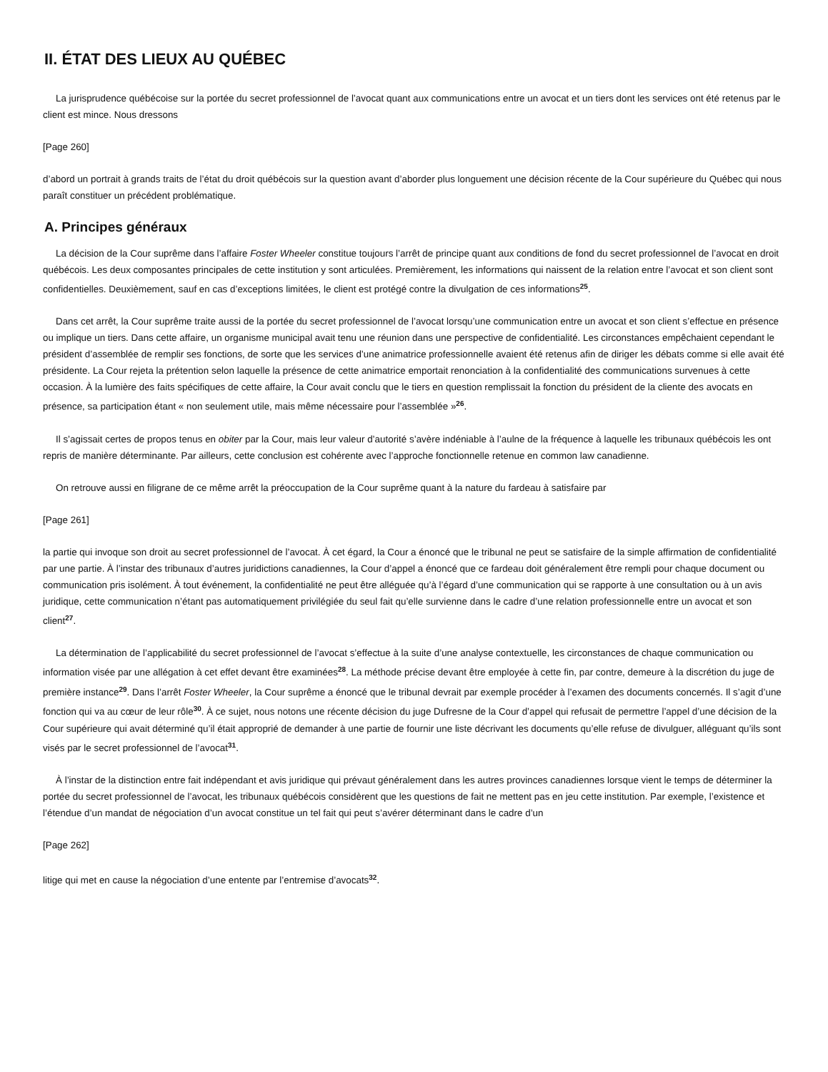II. ÉTAT DES LIEUX AU QUÉBEC
La jurisprudence québécoise sur la portée du secret professionnel de l’avocat quant aux communications entre un avocat et un tiers dont les services ont été retenus par le client est mince. Nous dressons
[Page 260]
d’abord un portrait à grands traits de l’état du droit québécois sur la question avant d’aborder plus longuement une décision récente de la Cour supérieure du Québec qui nous paraît constituer un précédent problématique.
A. Principes généraux
La décision de la Cour suprême dans l’affaire Foster Wheeler constitue toujours l’arrêt de principe quant aux conditions de fond du secret professionnel de l’avocat en droit québécois. Les deux composantes principales de cette institution y sont articulées. Premièrement, les informations qui naissent de la relation entre l’avocat et son client sont confidentielles. Deuxièmement, sauf en cas d’exceptions limitées, le client est protégé contre la divulgation de ces informations<sup>25</sup>.
Dans cet arrêt, la Cour suprême traite aussi de la portée du secret professionnel de l’avocat lorsqu’une communication entre un avocat et son client s’effectue en présence ou implique un tiers. Dans cette affaire, un organisme municipal avait tenu une réunion dans une perspective de confidentialité. Les circonstances empêchaient cependant le président d’assemblée de remplir ses fonctions, de sorte que les services d’une animatrice professionnelle avaient été retenus afin de diriger les débats comme si elle avait été présidente. La Cour rejeta la prétention selon laquelle la présence de cette animatrice emportait renonciation à la confidentialité des communications survenues à cette occasion. À la lumière des faits spécifiques de cette affaire, la Cour avait conclu que le tiers en question remplissait la fonction du président de la cliente des avocats en présence, sa participation étant « non seulement utile, mais même nécessaire pour l’assemblée »<sup>26</sup>.
Il s’agissait certes de propos tenus en obiter par la Cour, mais leur valeur d’autorité s’avère indéniable à l’aulne de la fréquence à laquelle les tribunaux québécois les ont repris de manière déterminante. Par ailleurs, cette conclusion est cohérente avec l’approche fonctionnelle retenue en common law canadienne.
On retrouve aussi en filigrane de ce même arrêt la préoccupation de la Cour suprême quant à la nature du fardeau à satisfaire par
[Page 261]
la partie qui invoque son droit au secret professionnel de l’avocat. À cet égard, la Cour a énoncé que le tribunal ne peut se satisfaire de la simple affirmation de confidentialité par une partie. À l’instar des tribunaux d’autres juridictions canadiennes, la Cour d’appel a énoncé que ce fardeau doit généralement être rempli pour chaque document ou communication pris isolément. À tout événement, la confidentialité ne peut être alléguée qu’à l’égard d’une communication qui se rapporte à une consultation ou à un avis juridique, cette communication n’étant pas automatiquement privilégiée du seul fait qu’elle survienne dans le cadre d’une relation professionnelle entre un avocat et son client<sup>27</sup>.
La détermination de l’applicabilité du secret professionnel de l’avocat s’effectue à la suite d’une analyse contextuelle, les circonstances de chaque communication ou information visée par une allégation à cet effet devant être examinées<sup>28</sup>. La méthode précise devant être employée à cette fin, par contre, demeure à la discrétion du juge de première instance<sup>29</sup>. Dans l’arrêt Foster Wheeler, la Cour suprême a énoncé que le tribunal devrait par exemple procéder à l’examen des documents concernés. Il s’agit d’une fonction qui va au cœur de leur rôle<sup>30</sup>. À ce sujet, nous notons une récente décision du juge Dufresne de la Cour d’appel qui refusait de permettre l’appel d’une décision de la Cour supérieure qui avait déterminé qu’il était approprié de demander à une partie de fournir une liste décrivant les documents qu’elle refuse de divulguer, alléguant qu’ils sont visés par le secret professionnel de l’avocat<sup>31</sup>.
À l’instar de la distinction entre fait indépendant et avis juridique qui prévaut généralement dans les autres provinces canadiennes lorsque vient le temps de déterminer la portée du secret professionnel de l’avocat, les tribunaux québécois considèrent que les questions de fait ne mettent pas en jeu cette institution. Par exemple, l’existence et l’étendue d’un mandat de négociation d’un avocat constitue un tel fait qui peut s’avérer déterminant dans le cadre d’un
[Page 262]
litige qui met en cause la négociation d’une entente par l’entremise d’avocats<sup>32</sup>.